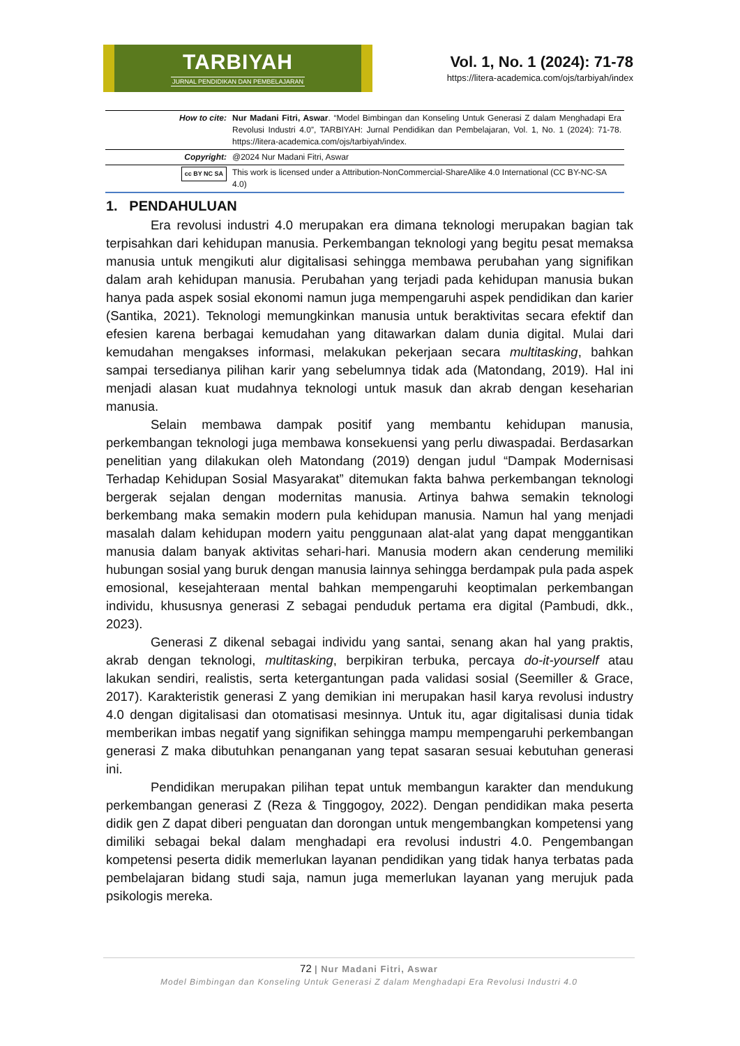TARBIYAH
JURNAL PENDIDIKAN DAN PEMBELAJARAN
Vol. 1, No. 1 (2024): 71-78
https://litera-academica.com/ojs/tarbiyah/index
| How to cite: | Nur Madani Fitri, Aswar . “Model Bimbingan dan Konseling Untuk Generasi Z dalam Menghadapi Era Revolusi Industri 4.0”, TARBIYAH: Jurnal Pendidikan dan Pembelajaran, Vol. 1, No. 1 (2024): 71-78. https://litera-academica.com/ojs/tarbiyah/index. |
| Copyright: | @2024 Nur Madani Fitri, Aswar |
| cc BY NC SA | This work is licensed under a Attribution-NonCommercial-ShareAlike 4.0 International (CC BY-NC-SA 4.0) |
1. PENDAHULUAN
Era revolusi industri 4.0 merupakan era dimana teknologi merupakan bagian tak terpisahkan dari kehidupan manusia. Perkembangan teknologi yang begitu pesat memaksa manusia untuk mengikuti alur digitalisasi sehingga membawa perubahan yang signifikan dalam arah kehidupan manusia. Perubahan yang terjadi pada kehidupan manusia bukan hanya pada aspek sosial ekonomi namun juga mempengaruhi aspek pendidikan dan karier (Santika, 2021). Teknologi memungkinkan manusia untuk beraktivitas secara efektif dan efesien karena berbagai kemudahan yang ditawarkan dalam dunia digital. Mulai dari kemudahan mengakses informasi, melakukan pekerjaan secara multitasking, bahkan sampai tersedianya pilihan karir yang sebelumnya tidak ada (Matondang, 2019). Hal ini menjadi alasan kuat mudahnya teknologi untuk masuk dan akrab dengan keseharian manusia.
Selain membawa dampak positif yang membantu kehidupan manusia, perkembangan teknologi juga membawa konsekuensi yang perlu diwaspadai. Berdasarkan penelitian yang dilakukan oleh Matondang (2019) dengan judul “Dampak Modernisasi Terhadap Kehidupan Sosial Masyarakat” ditemukan fakta bahwa perkembangan teknologi bergerak sejalan dengan modernitas manusia. Artinya bahwa semakin teknologi berkembang maka semakin modern pula kehidupan manusia. Namun hal yang menjadi masalah dalam kehidupan modern yaitu penggunaan alat-alat yang dapat menggantikan manusia dalam banyak aktivitas sehari-hari. Manusia modern akan cenderung memiliki hubungan sosial yang buruk dengan manusia lainnya sehingga berdampak pula pada aspek emosional, kesejahteraan mental bahkan mempengaruhi keoptimalan perkembangan individu, khususnya generasi Z sebagai penduduk pertama era digital (Pambudi, dkk., 2023).
Generasi Z dikenal sebagai individu yang santai, senang akan hal yang praktis, akrab dengan teknologi, multitasking, berpikiran terbuka, percaya do-it-yourself atau lakukan sendiri, realistis, serta ketergantungan pada validasi sosial (Seemiller & Grace, 2017). Karakteristik generasi Z yang demikian ini merupakan hasil karya revolusi industry 4.0 dengan digitalisasi dan otomatisasi mesinnya. Untuk itu, agar digitalisasi dunia tidak memberikan imbas negatif yang signifikan sehingga mampu mempengaruhi perkembangan generasi Z maka dibutuhkan penanganan yang tepat sasaran sesuai kebutuhan generasi ini.
Pendidikan merupakan pilihan tepat untuk membangun karakter dan mendukung perkembangan generasi Z (Reza & Tinggogoy, 2022). Dengan pendidikan maka peserta didik gen Z dapat diberi penguatan dan dorongan untuk mengembangkan kompetensi yang dimiliki sebagai bekal dalam menghadapi era revolusi industri 4.0. Pengembangan kompetensi peserta didik memerlukan layanan pendidikan yang tidak hanya terbatas pada pembelajaran bidang studi saja, namun juga memerlukan layanan yang merujuk pada psikologis mereka.
72 | Nur Madani Fitri, Aswar
Model Bimbingan dan Konseling Untuk Generasi Z dalam Menghadapi Era Revolusi Industri 4.0